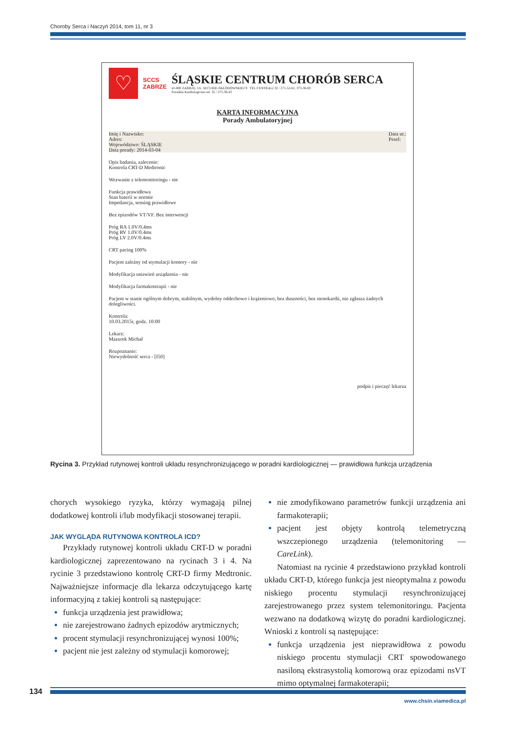Choroby Serca i Naczyń 2014, tom 11, nr 3
♡
SCCS
ZABRZE
ŚLĄSKIE CENTRUM CHORÓB SERCA
41-800 ZABRZE, UL. M.CURIE-SKŁODOWSKIEJ 9 TEL.CENTRALI 32 / 271-52-61, 373-36-00
Poradnia Kardiologiczna tel. 32 / 275-36-43
KARTA INFORMACYJNA
Porady Ambulatoryjnej
Imię i Nazwisko:
Adres:
Województwo: ŚLĄSKIE
Data porady: 2014-03-04
Data ur.:
Pesel:
Opis badania, zalecenie:
Kontrola CRT-D Medtronic
Wezwanie z telemonitoringu - nie
Funkcja prawidłowa
Stan baterii w normie
Impedancja, sensing prawidłowe
Bez epizodów VT/VF. Bez interwencji
Próg RA 1.0V/0.4ms
Próg RV 1.0V/0.4ms
Próg LV 2.0V/0.4ms
CRT pacing 100%
Pacjent zależny od stymulacji komory - nie
Modyfikacja ustawień urządzenia - nie
Modyfikacja farmakoterapii - nie
Pacjent w stanie ogólnym dobrym, stabilnym, wydolny oddechowo i krążeniowo, bez duszności, bez stenokardii, nie zgłasza żadnych dolegliwości.
Kontrola:
10.03.2015r, godz. 10:00
Lekarz:
Mazurek Michał
Rozpoznanie:
Niewydolność serca - [I50]
podpis i pieczęć lekarza
Rycina 3. Przykład rutynowej kontroli układu resynchronizującego w poradni kardiologicznej — prawidłowa funkcja urządzenia
chorych wysokiego ryzyka, którzy wymagają pilnej dodatkowej kontroli i/lub modyfikacji stosowanej terapii.
JAK WYGLĄDA RUTYNOWA KONTROLA ICD?
Przykłady rutynowej kontroli układu CRT-D w poradni kardiologicznej zaprezentowano na rycinach 3 i 4. Na rycinie 3 przedstawiono kontrolę CRT-D firmy Medtronic. Najważniejsze informacje dla lekarza odczytującego kartę informacyjną z takiej kontroli są następujące:
funkcja urządzenia jest prawidłowa;
nie zarejestrowano żadnych epizodów arytmicznych;
procent stymulacji resynchronizującej wynosi 100%;
pacjent nie jest zależny od stymulacji komorowej;
nie zmodyfikowano parametrów funkcji urządzenia ani farmakoterapii;
pacjent jest objęty kontrolą telemetryczną wszczepionego urządzenia (telemonitoring — CareLink).
Natomiast na rycinie 4 przedstawiono przykład kontroli układu CRT-D, którego funkcja jest nieoptymalna z powodu niskiego procentu stymulacji resynchronizującej zarejestrowanego przez system telemonitoringu. Pacjenta wezwano na dodatkową wizytę do poradni kardiologicznej. Wnioski z kontroli są następujące:
funkcja urządzenia jest nieprawidłowa z powodu niskiego procentu stymulacji CRT spowodowanego nasiloną ekstrasystolią komorową oraz epizodami nsVT mimo optymalnej farmakoterapii;
134
www.chsin.viamedica.pl